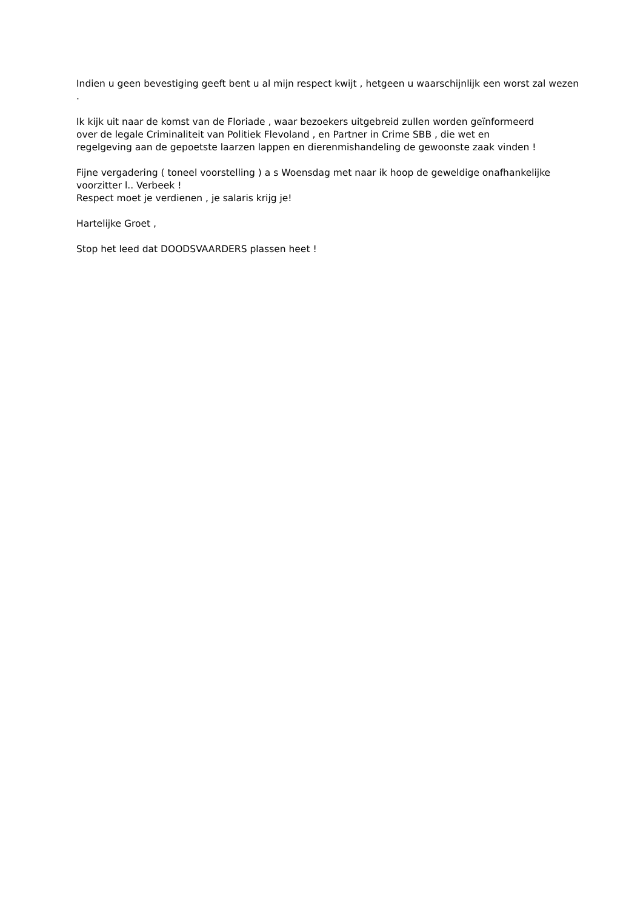Indien u geen bevestiging geeft bent u al mijn respect kwijt , hetgeen u waarschijnlijk een worst zal wezen .
Ik kijk uit naar de komst van de Floriade , waar bezoekers uitgebreid zullen worden geïnformeerd
over de legale Criminaliteit van Politiek Flevoland , en Partner in Crime SBB , die wet en
regelgeving aan de gepoetste laarzen lappen en dierenmishandeling de gewoonste zaak vinden !
Fijne vergadering ( toneel voorstelling ) a s Woensdag met naar ik hoop de geweldige onafhankelijke voorzitter l.. Verbeek !
Respect moet je verdienen , je salaris krijg je!
Hartelijke Groet ,
Stop het leed dat DOODSVAARDERS plassen heet !